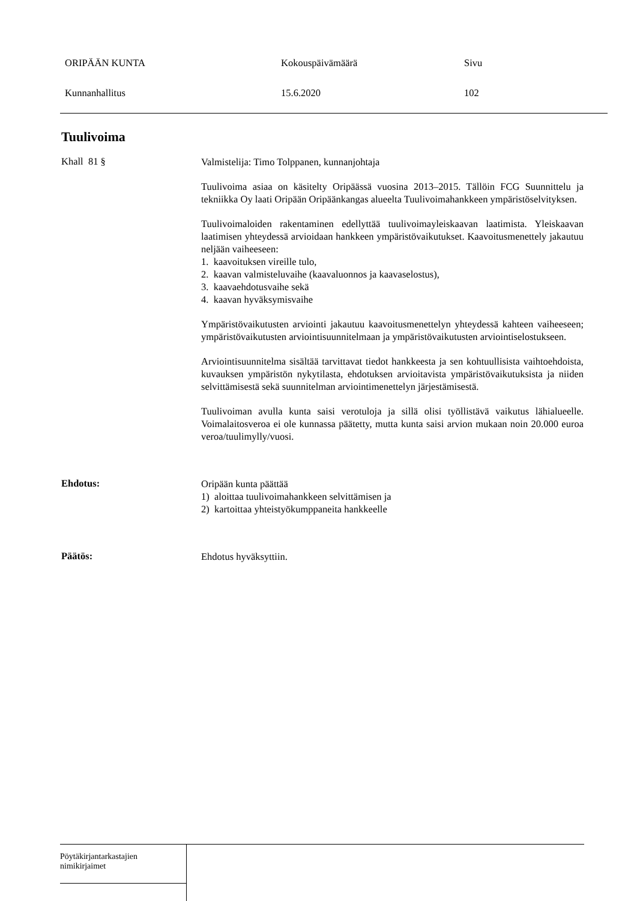ORIPÄÄN KUNTA Kokouspäivämäärä Sivu
Kunnanhallitus 15.6.2020 102
Tuulivoima
Khall 81 §
Valmistelija: Timo Tolppanen, kunnanjohtaja
Tuulivoima asiaa on käsitelty Oripäässä vuosina 2013–2015. Tällöin FCG Suunnittelu ja tekniikka Oy laati Oripään Oripäänkangas alueelta Tuulivoimahankkeen ympäristöselvityksen.
Tuulivoimaloiden rakentaminen edellyttää tuulivoimayleiskaavan laatimista. Yleiskaavan laatimisen yhteydessä arvioidaan hankkeen ympäristövaikutukset. Kaavoitusmenettely jakautuu neljään vaiheeseen:
1. kaavoituksen vireille tulo,
2. kaavan valmisteluvaihe (kaavaluonnos ja kaavaselostus),
3. kaavaehdotusvaihe sekä
4. kaavan hyväksymisvaihe
Ympäristövaikutusten arviointi jakautuu kaavoitusmenettelyn yhteydessä kahteen vaiheeseen; ympäristövaikutusten arviointisuunnitelmaan ja ympäristövaikutusten arviointiselostukseen.
Arviointisuunnitelma sisältää tarvittavat tiedot hankkeesta ja sen kohtuullisista vaihtoehdoista, kuvauksen ympäristön nykytilasta, ehdotuksen arvioitavista ympäristövaikutuksista ja niiden selvittämisestä sekä suunnitelman arviointimenettelyn järjestämisestä.
Tuulivoiman avulla kunta saisi verotuloja ja sillä olisi työllistävä vaikutus lähialueelle. Voimalaitosveroa ei ole kunnassa päätetty, mutta kunta saisi arvion mukaan noin 20.000 euroa veroa/tuulimylly/vuosi.
Ehdotus:
Oripään kunta päättää
1) aloittaa tuulivoimahankkeen selvittämisen ja
2) kartoittaa yhteistyökumppaneita hankkeelle
Päätös:
Ehdotus hyväksyttiin.
Pöytäkirjantarkastajien
nimikirjaimet